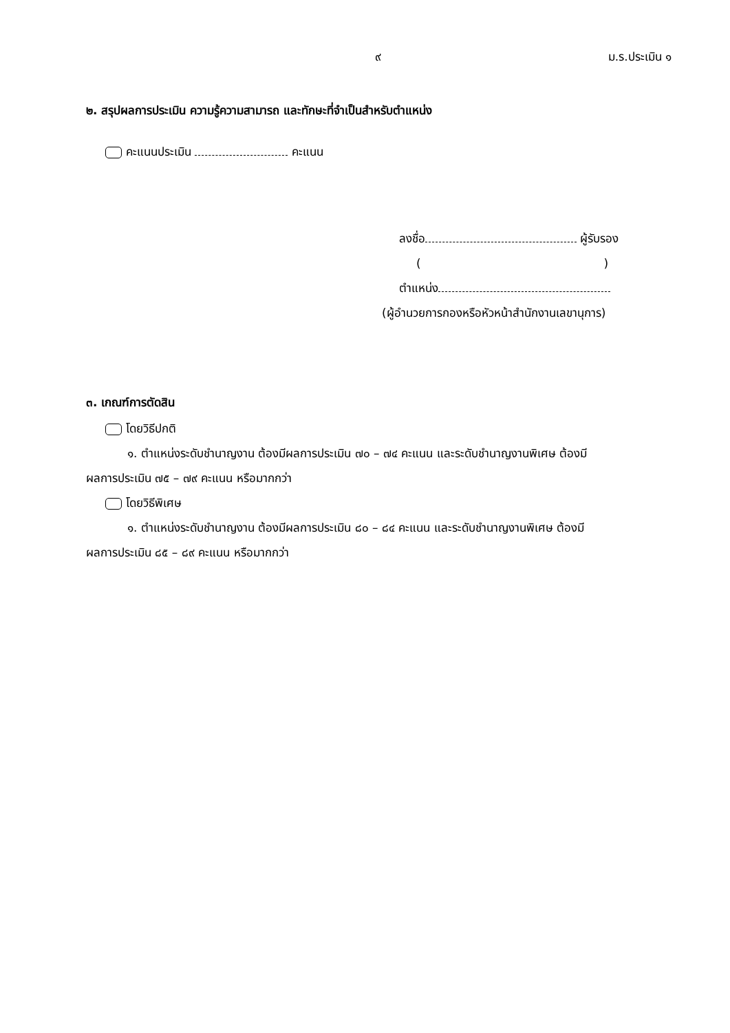๙ ม.ร.ประเมิน ๑
๒. สรุปผลการประเมิน ความรู้ความสามารถ และทักษะที่จำเป็นสำหรับตำแหน่ง
คะแนนประเมิน คะแนน
ลงชื่อ ผู้รับรอง
( )
ตำแหน่ง
(ผู้อำนวยการกองหรือหัวหน้าสำนักงานเลขานุการ)
๓. เกณฑ์การตัดสิน
โดยวิธีปกติ
๑. ตำแหน่งระดับชำนาญงาน ต้องมีผลการประเมิน ๗๐ – ๗๔ คะแนน และระดับชำนาญงานพิเศษ ต้องมี
ผลการประเมิน ๗๕ – ๗๙ คะแนน หรือมากกว่า
โดยวิธีพิเศษ
๑. ตำแหน่งระดับชำนาญงาน ต้องมีผลการประเมิน ๘๐ – ๘๔ คะแนน และระดับชำนาญงานพิเศษ ต้องมี
ผลการประเมิน ๘๕ – ๘๙ คะแนน หรือมากกว่า